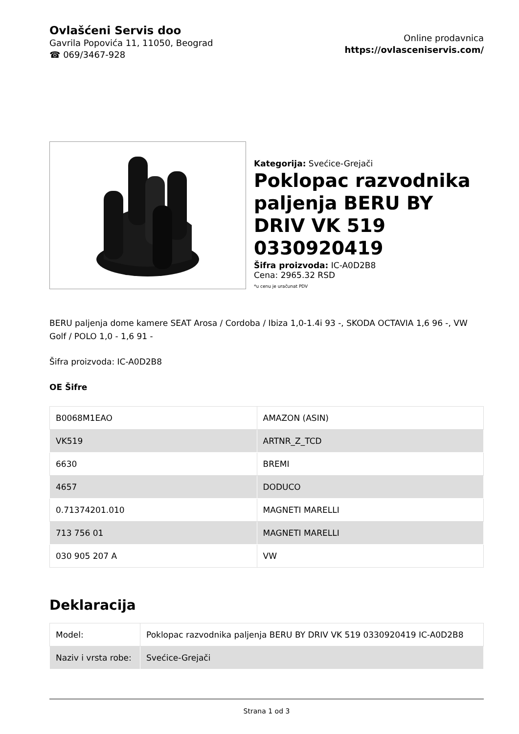Ovlašćeni Servis doo
Gavrila Popovića 11, 11050, Beograd
☎ 069/3467-928
Online prodavnica
https://ovlasceniservis.com/
Kategorija: Svećice-Grejači
Poklopac razvodnika paljenja BERU BY DRIV VK 519 0330920419
Šifra proizvoda: IC-A0D2B8
Cena: 2965.32 RSD
*u cenu je uračunat PDV
BERU paljenja dome kamere SEAT Arosa / Cordoba / Ibiza 1,0-1.4i 93 -, SKODA OCTAVIA 1,6 96 -, VW Golf / POLO 1,0 - 1,6 91 -
Šifra proizvoda: IC-A0D2B8
OE Šifre
| B0068M1EAO | AMAZON (ASIN) |
| VK519 | ARTNR_Z_TCD |
| 6630 | BREMI |
| 4657 | DODUCO |
| 0.71374201.010 | MAGNETI MARELLI |
| 713 756 01 | MAGNETI MARELLI |
| 030 905 207 A | VW |
Deklaracija
| Model: | Poklopac razvodnika paljenja BERU BY DRIV VK 519 0330920419 IC-A0D2B8 |
| Naziv i vrsta robe: | Svećice-Grejači |
Strana 1 od 3